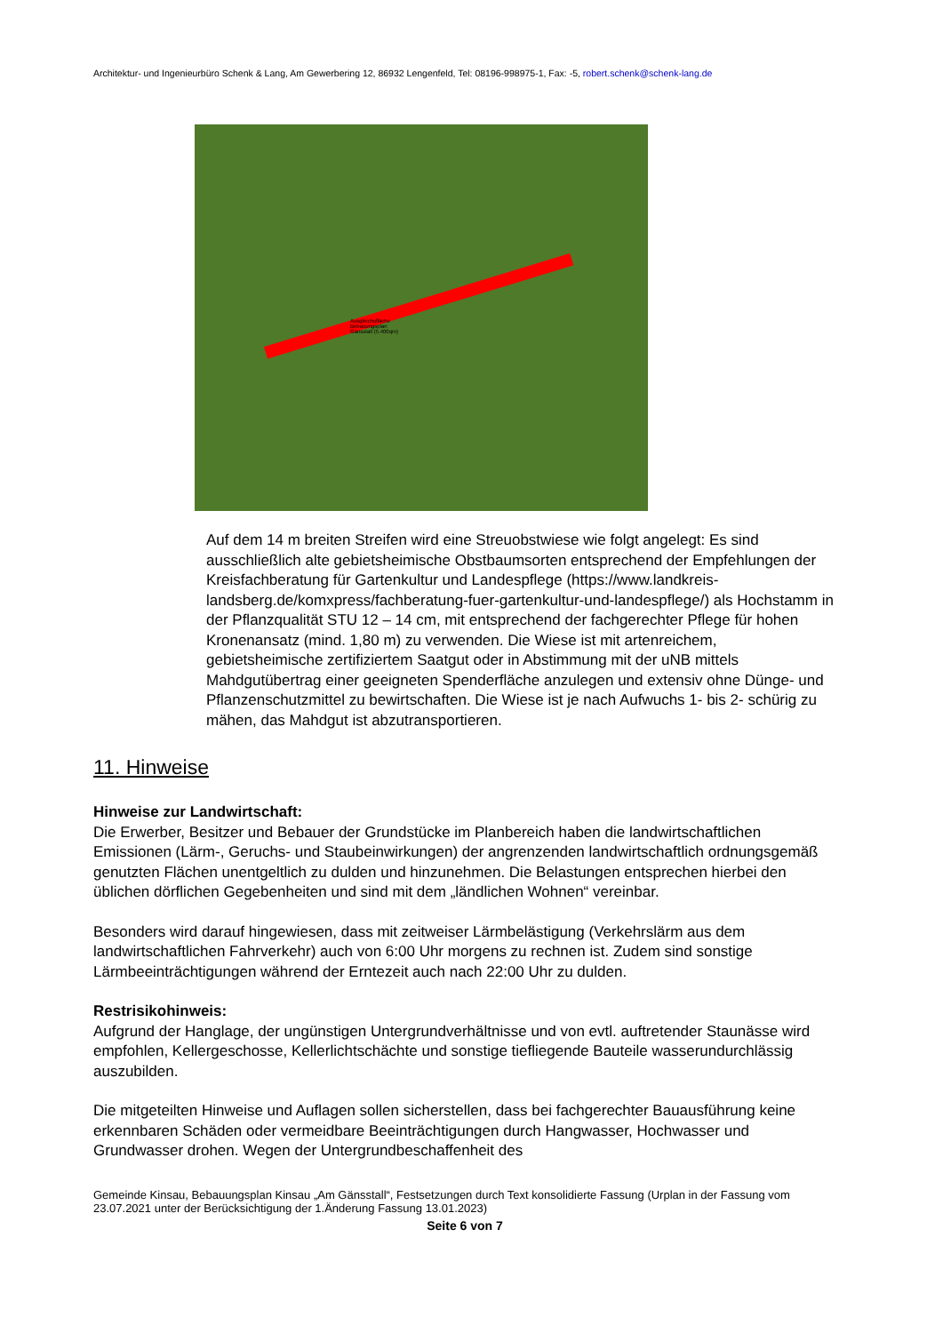Architektur- und Ingenieurbüro Schenk & Lang, Am Gewerbering 12, 86932 Lengenfeld, Tel: 08196-998975-1, Fax: -5, robert.schenk@schenk-lang.de
Ausgleichsfläche
Bebauungsplan
Gänsstall (5.400qm)
Auf dem 14 m breiten Streifen wird eine Streuobstwiese wie folgt angelegt: Es sind ausschließlich alte gebietsheimische Obstbaumsorten entsprechend der Empfehlungen der Kreisfachberatung für Gartenkultur und Landespflege (https://www.landkreis-landsberg.de/komxpress/fachberatung-fuer-gartenkultur-und-landespflege/) als Hochstamm in der Pflanzqualität STU 12 – 14 cm, mit entsprechend der fachgerechter Pflege für hohen Kronenansatz (mind. 1,80 m) zu verwenden. Die Wiese ist mit artenreichem, gebietsheimische zertifiziertem Saatgut oder in Abstimmung mit der uNB mittels Mahdgutübertrag einer geeigneten Spenderfläche anzulegen und extensiv ohne Dünge- und Pflanzenschutzmittel zu bewirtschaften. Die Wiese ist je nach Aufwuchs 1- bis 2- schürig zu mähen, das Mahdgut ist abzutransportieren.
11. Hinweise
Hinweise zur Landwirtschaft:
Die Erwerber, Besitzer und Bebauer der Grundstücke im Planbereich haben die landwirtschaftlichen Emissionen (Lärm-, Geruchs- und Staubeinwirkungen) der angrenzenden landwirtschaftlich ordnungsgemäß genutzten Flächen unentgeltlich zu dulden und hinzunehmen. Die Belastungen entsprechen hierbei den üblichen dörflichen Gegebenheiten und sind mit dem „ländlichen Wohnen“ vereinbar.
Besonders wird darauf hingewiesen, dass mit zeitweiser Lärmbelästigung (Verkehrslärm aus dem landwirtschaftlichen Fahrverkehr) auch von 6:00 Uhr morgens zu rechnen ist. Zudem sind sonstige Lärmbeeinträchtigungen während der Erntezeit auch nach 22:00 Uhr zu dulden.
Restrisikohinweis:
Aufgrund der Hanglage, der ungünstigen Untergrundverhältnisse und von evtl. auftretender Staunässe wird empfohlen, Kellergeschosse, Kellerlichtschächte und sonstige tiefliegende Bauteile wasserundurchlässig auszubilden.
Die mitgeteilten Hinweise und Auflagen sollen sicherstellen, dass bei fachgerechter Bauausführung keine erkennbaren Schäden oder vermeidbare Beeinträchtigungen durch Hangwasser, Hochwasser und Grundwasser drohen. Wegen der Untergrundbeschaffenheit des
Gemeinde Kinsau, Bebauungsplan Kinsau „Am Gänsstall“, Festsetzungen durch Text konsolidierte Fassung (Urplan in der Fassung vom 23.07.2021 unter der Berücksichtigung der 1.Änderung Fassung 13.01.2023)
Seite 6 von 7